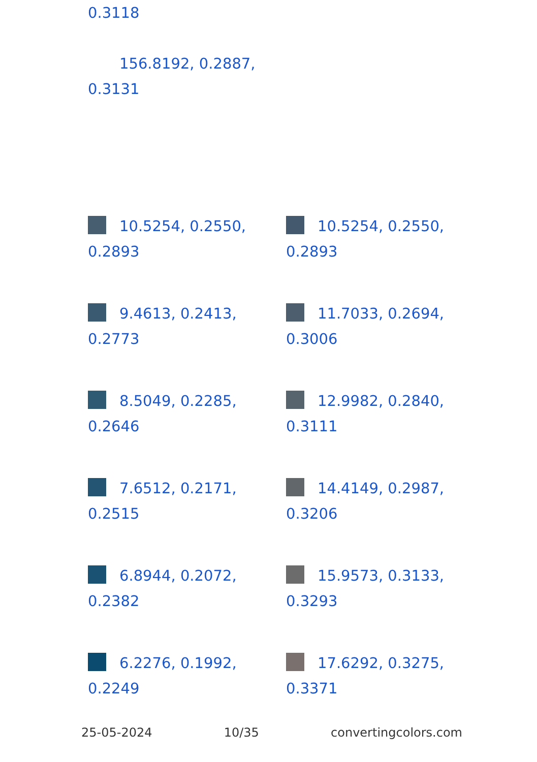0.3118
156.8192, 0.2887,
0.3131
10.5254, 0.2550,
0.2893
10.5254, 0.2550,
0.2893
9.4613, 0.2413,
0.2773
11.7033, 0.2694,
0.3006
8.5049, 0.2285,
0.2646
12.9982, 0.2840,
0.3111
7.6512, 0.2171,
0.2515
14.4149, 0.2987,
0.3206
6.8944, 0.2072,
0.2382
15.9573, 0.3133,
0.3293
6.2276, 0.1992,
0.2249
17.6292, 0.3275,
0.3371
25-05-2024 10/35 convertingcolors.com